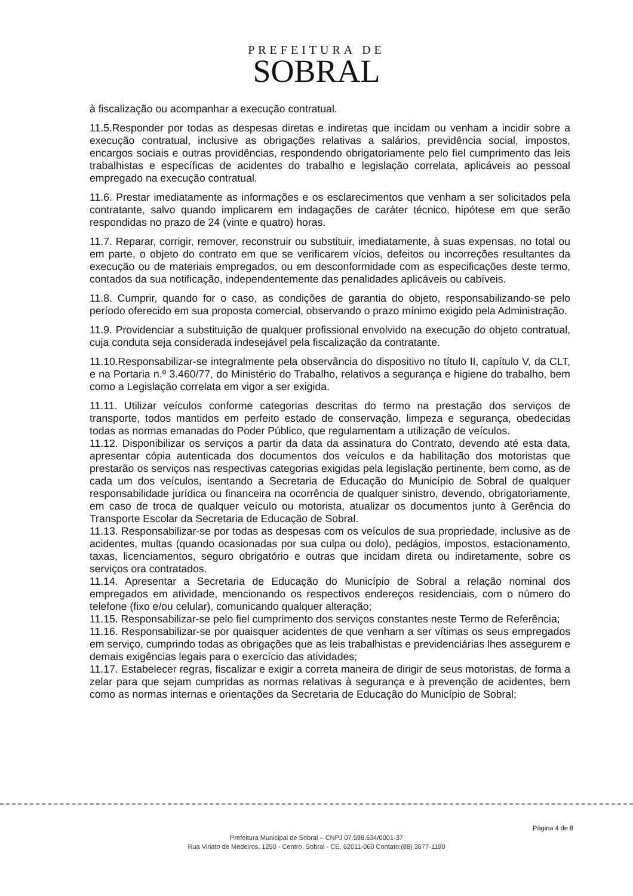PREFEITURA DE
SOBRAL
à fiscalização ou acompanhar a execução contratual.
11.5.Responder por todas as despesas diretas e indiretas que incidam ou venham a incidir sobre a execução contratual, inclusive as obrigações relativas a salários, previdência social, impostos, encargos sociais e outras providências, respondendo obrigatoriamente pelo fiel cumprimento das leis trabalhistas e específicas de acidentes do trabalho e legislação correlata, aplicáveis ao pessoal empregado na execução contratual.
11.6. Prestar imediatamente as informações e os esclarecimentos que venham a ser solicitados pela contratante, salvo quando implicarem em indagações de caráter técnico, hipótese em que serão respondidas no prazo de 24 (vinte e quatro) horas.
11.7. Reparar, corrigir, remover, reconstruir ou substituir, imediatamente, à suas expensas, no total ou em parte, o objeto do contrato em que se verificarem vícios, defeitos ou incorreções resultantes da execução ou de materiais empregados, ou em desconformidade com as especificações deste termo, contados da sua notificação, independentemente das penalidades aplicáveis ou cabíveis.
11.8. Cumprir, quando for o caso, as condições de garantia do objeto, responsabilizando-se pelo período oferecido em sua proposta comercial, observando o prazo mínimo exigido pela Administração.
11.9. Providenciar a substituição de qualquer profissional envolvido na execução do objeto contratual, cuja conduta seja considerada indesejável pela fiscalização da contratante.
11.10.Responsabilizar-se integralmente pela observância do dispositivo no título II, capítulo V, da CLT, e na Portaria n.º 3.460/77, do Ministério do Trabalho, relativos a segurança e higiene do trabalho, bem como a Legislação correlata em vigor a ser exigida.
11.11. Utilizar veículos conforme categorias descritas do termo na prestação dos serviços de transporte, todos mantidos em perfeito estado de conservação, limpeza e segurança, obedecidas todas as normas emanadas do Poder Público, que regulamentam a utilização de veículos.
11.12. Disponibilizar os serviços a partir da data da assinatura do Contrato, devendo até esta data, apresentar cópia autenticada dos documentos dos veículos e da habilitação dos motoristas que prestarão os serviços nas respectivas categorias exigidas pela legislação pertinente, bem como, as de cada um dos veículos, isentando a Secretaria de Educação do Município de Sobral de qualquer responsabilidade jurídica ou financeira na ocorrência de qualquer sinistro, devendo, obrigatoriamente, em caso de troca de qualquer veículo ou motorista, atualizar os documentos junto à Gerência do Transporte Escolar da Secretaria de Educação de Sobral.
11.13. Responsabilizar-se por todas as despesas com os veículos de sua propriedade, inclusive as de acidentes, multas (quando ocasionadas por sua culpa ou dolo), pedágios, impostos, estacionamento, taxas, licenciamentos, seguro obrigatório e outras que incidam direta ou indiretamente, sobre os serviços ora contratados.
11.14. Apresentar a Secretaria de Educação do Município de Sobral a relação nominal dos empregados em atividade, mencionando os respectivos endereços residenciais, com o número do telefone (fixo e/ou celular), comunicando qualquer alteração;
11.15. Responsabilizar-se pelo fiel cumprimento dos serviços constantes neste Termo de Referência;
11.16. Responsabilizar-se por quaisquer acidentes de que venham a ser vítimas os seus empregados em serviço, cumprindo todas as obrigações que as leis trabalhistas e previdenciárias lhes assegurem e demais exigências legais para o exercício das atividades;
11.17. Estabelecer regras, fiscalizar e exigir a correta maneira de dirigir de seus motoristas, de forma a zelar para que sejam cumpridas as normas relativas à segurança e à prevenção de acidentes, bem como as normas internas e orientações da Secretaria de Educação do Município de Sobral;
Página 4 de 8
Prefeitura Municipal de Sobral – CNPJ 07.598.634/0001-37
Rua Viriato de Medeiros, 1250 - Centro, Sobral - CE, 62011-060 Contato:(88) 3677-1190